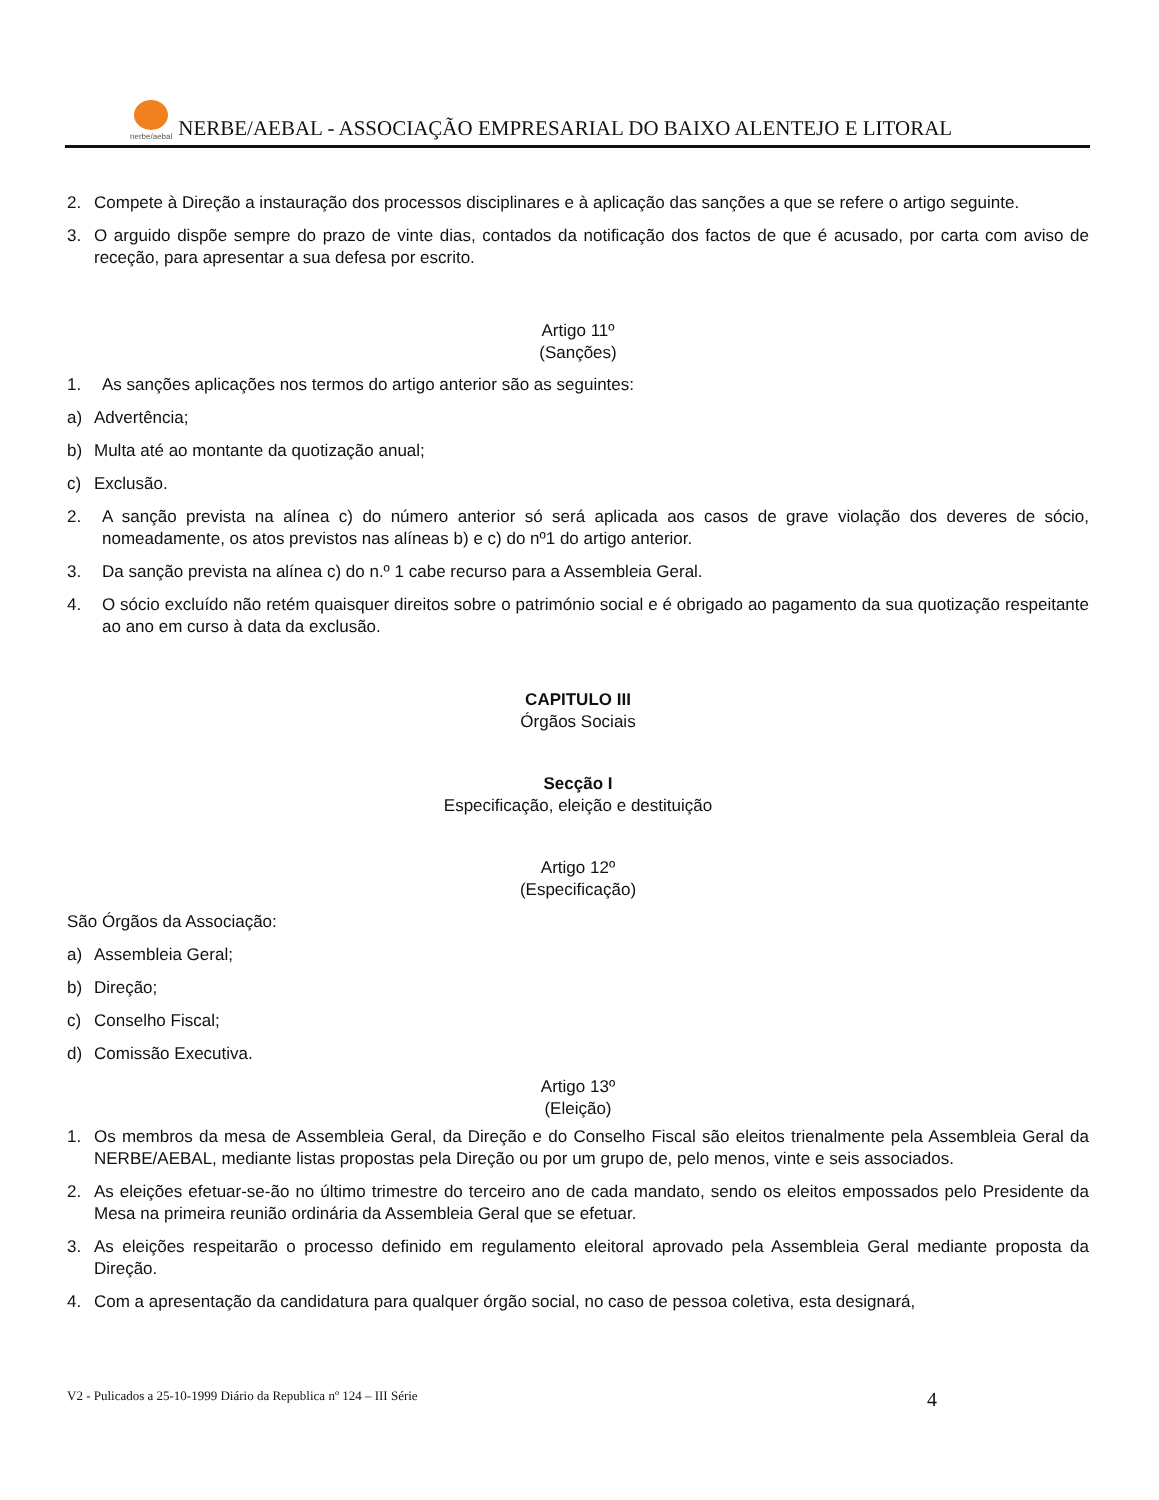nerbe/aebal NERBE/AEBAL - ASSOCIAÇÃO EMPRESARIAL DO BAIXO ALENTEJO E LITORAL
2. Compete à Direção a instauração dos processos disciplinares e à aplicação das sanções a que se refere o artigo seguinte.
3. O arguido dispõe sempre do prazo de vinte dias, contados da notificação dos factos de que é acusado, por carta com aviso de receção, para apresentar a sua defesa por escrito.
Artigo 11º
(Sanções)
1. As sanções aplicações nos termos do artigo anterior são as seguintes:
a) Advertência;
b) Multa até ao montante da quotização anual;
c) Exclusão.
2. A sanção prevista na alínea c) do número anterior só será aplicada aos casos de grave violação dos deveres de sócio, nomeadamente, os atos previstos nas alíneas b) e c) do nº1 do artigo anterior.
3. Da sanção prevista na alínea c) do n.º 1 cabe recurso para a Assembleia Geral.
4. O sócio excluído não retém quaisquer direitos sobre o património social e é obrigado ao pagamento da sua quotização respeitante ao ano em curso à data da exclusão.
CAPITULO III
Órgãos Sociais
Secção I
Especificação, eleição e destituição
Artigo 12º
(Especificação)
São Órgãos da Associação:
a) Assembleia Geral;
b) Direção;
c) Conselho Fiscal;
d) Comissão Executiva.
Artigo 13º
(Eleição)
1. Os membros da mesa de Assembleia Geral, da Direção e do Conselho Fiscal são eleitos trienalmente pela Assembleia Geral da NERBE/AEBAL, mediante listas propostas pela Direção ou por um grupo de, pelo menos, vinte e seis associados.
2. As eleições efetuar-se-ão no último trimestre do terceiro ano de cada mandato, sendo os eleitos empossados pelo Presidente da Mesa na primeira reunião ordinária da Assembleia Geral que se efetuar.
3. As eleições respeitarão o processo definido em regulamento eleitoral aprovado pela Assembleia Geral mediante proposta da Direção.
4. Com a apresentação da candidatura para qualquer órgão social, no caso de pessoa coletiva, esta designará,
V2 - Pulicados a 25-10-1999 Diário da Republica nº 124 – III Série 4